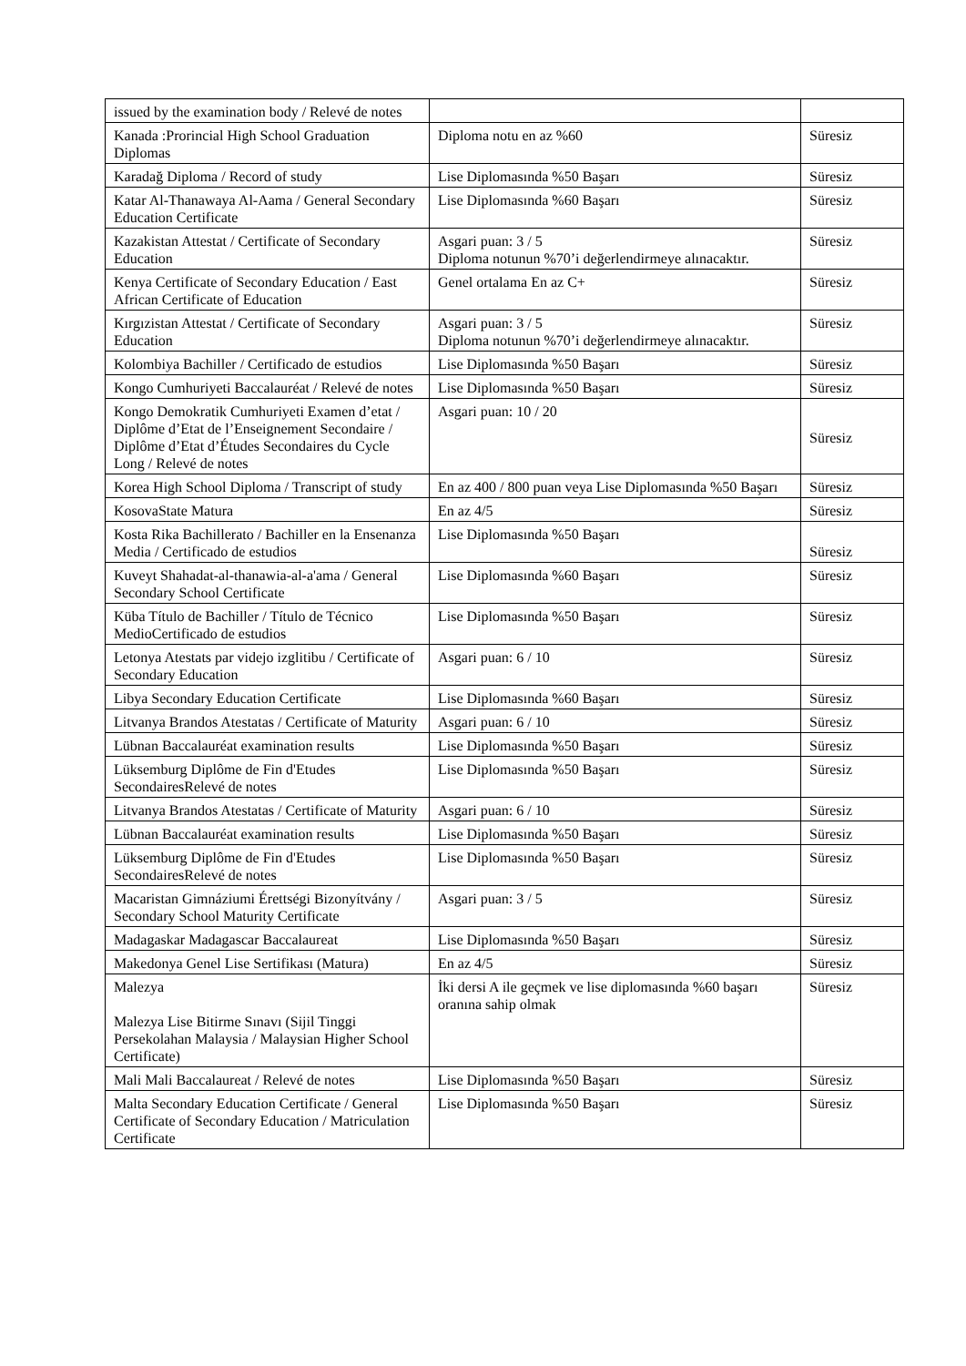| issued by the examination body / Relevé de notes | | |
| Kanada :Prorincial High School Graduation Diplomas | Diploma notu en az %60 | Süresiz |
| Karadağ Diploma / Record of study | Lise Diplomasında %50 Başarı | Süresiz |
| Katar Al-Thanawaya Al-Aama / General Secondary Education Certificate | Lise Diplomasında %60 Başarı | Süresiz |
| Kazakistan Attestat / Certificate of Secondary Education | Asgari puan: 3 / 5 Diploma notunun %70’i değerlendirmeye alınacaktır. | Süresiz |
| Kenya Certificate of Secondary Education / East African Certificate of Education | Genel ortalama En az C+ | Süresiz |
| Kırgızistan Attestat / Certificate of Secondary Education | Asgari puan: 3 / 5 Diploma notunun %70’i değerlendirmeye alınacaktır. | Süresiz |
| Kolombiya Bachiller / Certificado de estudios | Lise Diplomasında %50 Başarı | Süresiz |
| Kongo Cumhuriyeti Baccalauréat / Relevé de notes | Lise Diplomasında %50 Başarı | Süresiz |
| Kongo Demokratik Cumhuriyeti Examen d’etat / Diplôme d’Etat de l’Enseignement Secondaire / Diplôme d’Etat d’Études Secondaires du Cycle Long / Relevé de notes | Asgari puan: 10 / 20 | Süresiz |
| Korea High School Diploma / Transcript of study | En az 400 / 800 puan veya Lise Diplomasında %50 Başarı | Süresiz |
| KosovaState Matura | En az 4/5 | Süresiz |
| Kosta Rika Bachillerato / Bachiller en la Ensenanza Media / Certificado de estudios | Lise Diplomasında %50 Başarı | Süresiz |
| Kuveyt Shahadat-al-thanawia-al-a'ama / General Secondary School Certificate | Lise Diplomasında %60 Başarı | Süresiz |
| Küba Título de Bachiller / Título de Técnico MedioCertificado de estudios | Lise Diplomasında %50 Başarı | Süresiz |
| Letonya Atestats par videjo izglitibu / Certificate of Secondary Education | Asgari puan: 6 / 10 | Süresiz |
| Libya Secondary Education Certificate | Lise Diplomasında %60 Başarı | Süresiz |
| Litvanya Brandos Atestatas / Certificate of Maturity | Asgari puan: 6 / 10 | Süresiz |
| Lübnan Baccalauréat examination results | Lise Diplomasında %50 Başarı | Süresiz |
| Lüksemburg Diplôme de Fin d'Etudes SecondairesRelevé de notes | Lise Diplomasında %50 Başarı | Süresiz |
| Litvanya Brandos Atestatas / Certificate of Maturity | Asgari puan: 6 / 10 | Süresiz |
| Lübnan Baccalauréat examination results | Lise Diplomasında %50 Başarı | Süresiz |
| Lüksemburg Diplôme de Fin d'Etudes SecondairesRelevé de notes | Lise Diplomasında %50 Başarı | Süresiz |
| Macaristan Gimnáziumi Érettségi Bizonyítvány / Secondary School Maturity Certificate | Asgari puan: 3 / 5 | Süresiz |
| Madagaskar Madagascar Baccalaureat | Lise Diplomasında %50 Başarı | Süresiz |
| Makedonya Genel Lise Sertifikası (Matura) | En az 4/5 | Süresiz |
| Malezya Malezya Lise Bitirme Sınavı (Sijil Tinggi Persekolahan Malaysia / Malaysian Higher School Certificate) | İki dersi A ile geçmek ve lise diplomasında %60 başarı oranına sahip olmak | Süresiz |
| Mali Mali Baccalaureat / Relevé de notes | Lise Diplomasında %50 Başarı | Süresiz |
| Malta Secondary Education Certificate / General Certificate of Secondary Education / Matriculation Certificate | Lise Diplomasında %50 Başarı | Süresiz |